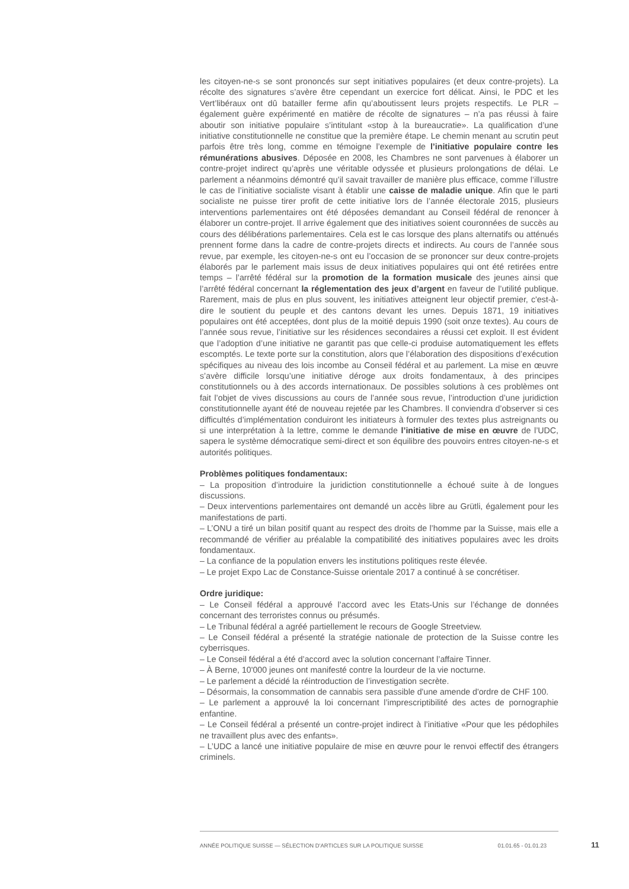les citoyen-ne-s se sont prononcés sur sept initiatives populaires (et deux contre-projets). La récolte des signatures s’avère être cependant un exercice fort délicat. Ainsi, le PDC et les Vert’libéraux ont dû batailler ferme afin qu’aboutissent leurs projets respectifs. Le PLR – également guère expérimenté en matière de récolte de signatures – n’a pas réussi à faire aboutir son initiative populaire s’intitulant «stop à la bureaucratie». La qualification d’une initiative constitutionnelle ne constitue que la première étape. Le chemin menant au scrutin peut parfois être très long, comme en témoigne l’exemple de l’initiative populaire contre les rémunérations abusives. Déposée en 2008, les Chambres ne sont parvenues à élaborer un contre-projet indirect qu’après une véritable odyssée et plusieurs prolongations de délai. Le parlement a néanmoins démontré qu’il savait travailler de manière plus efficace, comme l’illustre le cas de l’initiative socialiste visant à établir une caisse de maladie unique. Afin que le parti socialiste ne puisse tirer profit de cette initiative lors de l’année électorale 2015, plusieurs interventions parlementaires ont été déposées demandant au Conseil fédéral de renoncer à élaborer un contre-projet. Il arrive également que des initiatives soient couronnées de succès au cours des délibérations parlementaires. Cela est le cas lorsque des plans alternatifs ou atténués prennent forme dans la cadre de contre-projets directs et indirects. Au cours de l’année sous revue, par exemple, les citoyen-ne-s ont eu l’occasion de se prononcer sur deux contre-projets élaborés par le parlement mais issus de deux initiatives populaires qui ont été retirées entre temps – l’arrêté fédéral sur la promotion de la formation musicale des jeunes ainsi que l’arrêté fédéral concernant la réglementation des jeux d’argent en faveur de l’utilité publique. Rarement, mais de plus en plus souvent, les initiatives atteignent leur objectif premier, c'est-à-dire le soutient du peuple et des cantons devant les urnes. Depuis 1871, 19 initiatives populaires ont été acceptées, dont plus de la moitié depuis 1990 (soit onze textes). Au cours de l’année sous revue, l’initiative sur les résidences secondaires a réussi cet exploit. Il est évident que l’adoption d’une initiative ne garantit pas que celle-ci produise automatiquement les effets escomptés. Le texte porte sur la constitution, alors que l’élaboration des dispositions d’exécution spécifiques au niveau des lois incombe au Conseil fédéral et au parlement. La mise en œuvre s’avère difficile lorsqu’une initiative déroge aux droits fondamentaux, à des principes constitutionnels ou à des accords internationaux. De possibles solutions à ces problèmes ont fait l’objet de vives discussions au cours de l’année sous revue, l’introduction d’une juridiction constitutionnelle ayant été de nouveau rejetée par les Chambres. Il conviendra d’observer si ces difficultés d’implémentation conduiront les initiateurs à formuler des textes plus astreignants ou si une interprétation à la lettre, comme le demande l’initiative de mise en œuvre de l’UDC, sapera le système démocratique semi-direct et son équilibre des pouvoirs entres citoyen-ne-s et autorités politiques.
Problèmes politiques fondamentaux:
– La proposition d’introduire la juridiction constitutionnelle a échoué suite à de longues discussions.
– Deux interventions parlementaires ont demandé un accès libre au Grütli, également pour les manifestations de parti.
– L’ONU a tiré un bilan positif quant au respect des droits de l’homme par la Suisse, mais elle a recommandé de vérifier au préalable la compatibilité des initiatives populaires avec les droits fondamentaux.
– La confiance de la population envers les institutions politiques reste élevée.
– Le projet Expo Lac de Constance-Suisse orientale 2017 a continué à se concrétiser.
Ordre juridique:
– Le Conseil fédéral a approuvé l’accord avec les Etats-Unis sur l’échange de données concernant des terroristes connus ou présumés.
– Le Tribunal fédéral a agréé partiellement le recours de Google Streetview.
– Le Conseil fédéral a présenté la stratégie nationale de protection de la Suisse contre les cyberrisques.
– Le Conseil fédéral a été d’accord avec la solution concernant l’affaire Tinner.
– À Berne, 10'000 jeunes ont manifesté contre la lourdeur de la vie nocturne.
– Le parlement a décidé la réintroduction de l’investigation secrète.
– Désormais, la consommation de cannabis sera passible d'une amende d'ordre de CHF 100.
– Le parlement a approuvé la loi concernant l’imprescriptibilité des actes de pornographie enfantine.
– Le Conseil fédéral a présenté un contre-projet indirect à l’initiative «Pour que les pédophiles ne travaillent plus avec des enfants».
– L’UDC a lancé une initiative populaire de mise en œuvre pour le renvoi effectif des étrangers criminels.
ANNÉE POLITIQUE SUISSE — SÉLECTION D'ARTICLES SUR LA POLITIQUE SUISSE 01.01.65 - 01.01.23
11